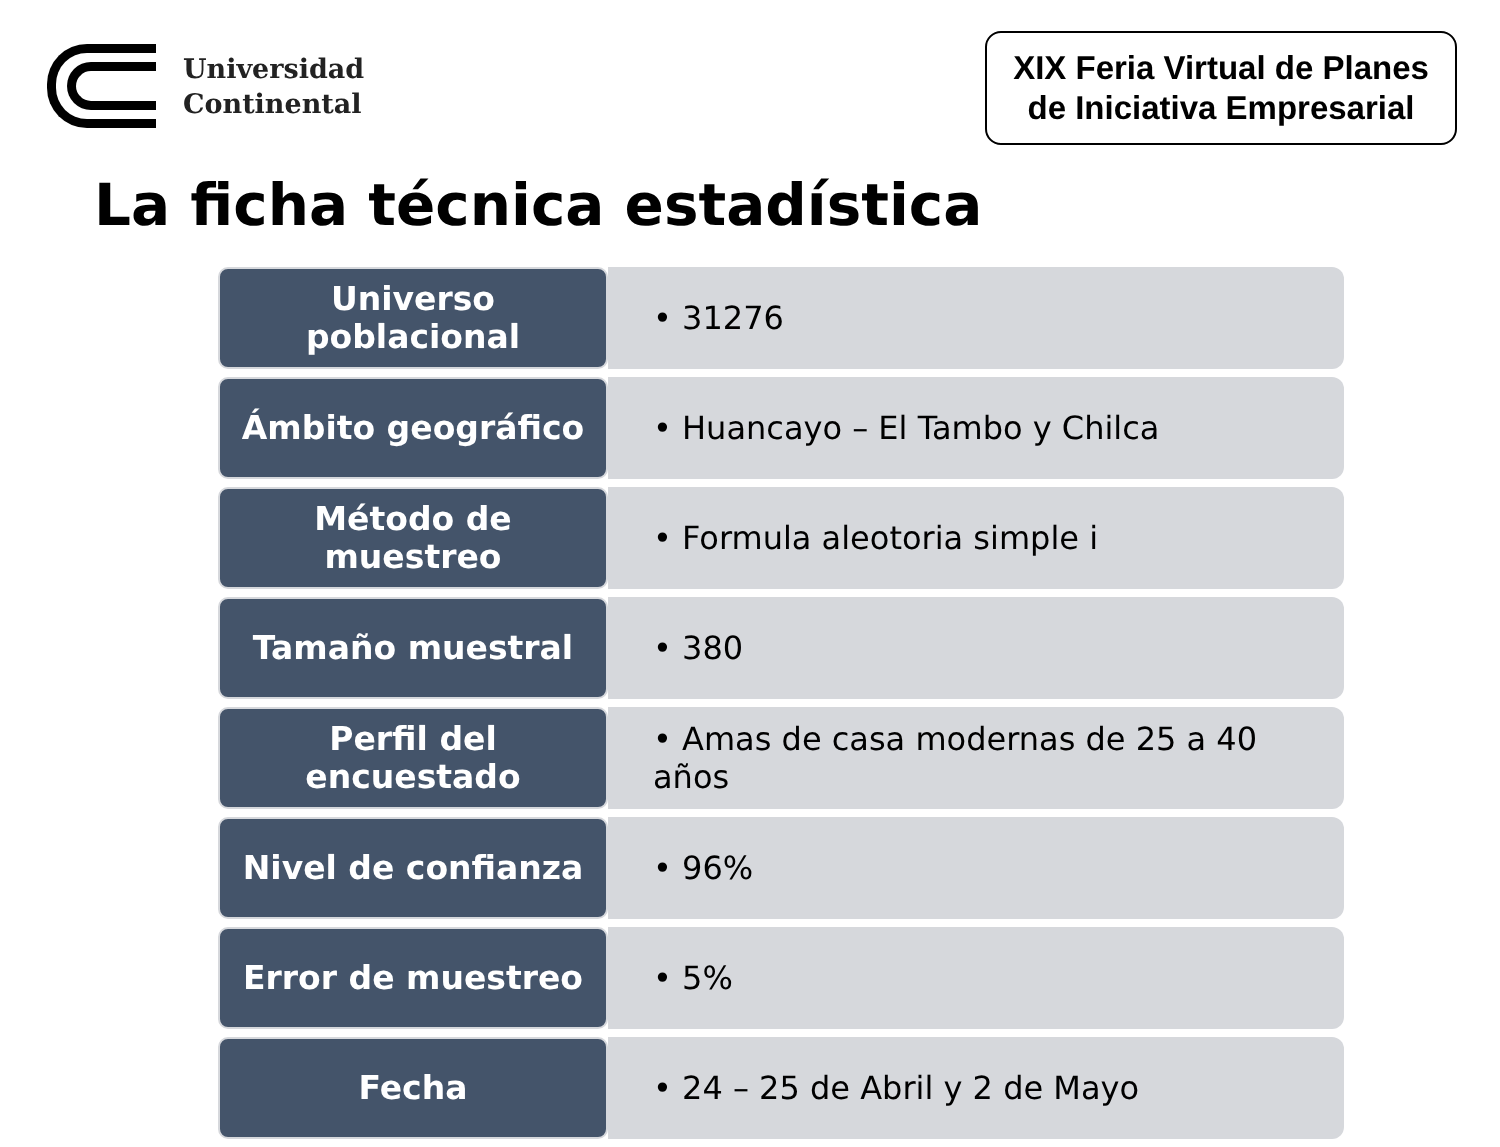Universidad
Continental
XIX Feria Virtual de Planes
de Iniciativa Empresarial
La ficha técnica estadística
| Universo poblacional | • 31276 |
| Ámbito geográfico | • Huancayo – El Tambo y Chilca |
| Método de muestreo | • Formula aleotoria simple i |
| Tamaño muestral | • 380 |
| Perfil del encuestado | • Amas de casa modernas de 25 a 40 años |
| Nivel de confianza | • 96% |
| Error de muestreo | • 5% |
| Fecha | • 24 – 25 de Abril y 2 de Mayo |